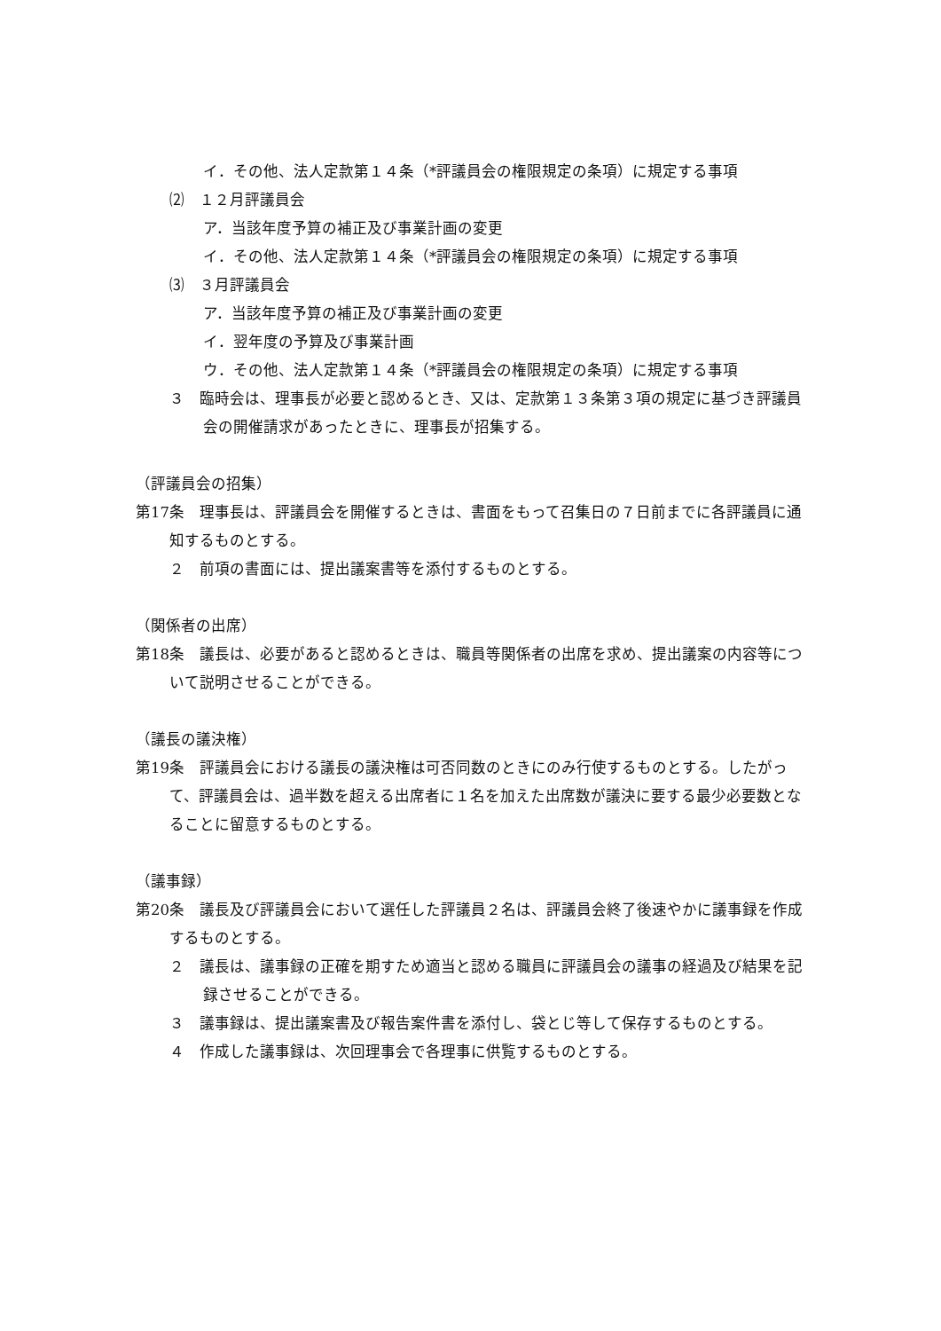イ．その他、法人定款第１４条（*評議員会の権限規定の条項）に規定する事項
⑵　１２月評議員会
ア．当該年度予算の補正及び事業計画の変更
イ．その他、法人定款第１４条（*評議員会の権限規定の条項）に規定する事項
⑶　３月評議員会
ア．当該年度予算の補正及び事業計画の変更
イ．翌年度の予算及び事業計画
ウ．その他、法人定款第１４条（*評議員会の権限規定の条項）に規定する事項
３　臨時会は、理事長が必要と認めるとき、又は、定款第１３条第３項の規定に基づき評議員会の開催請求があったときに、理事長が招集する。
（評議員会の招集）
第17条　理事長は、評議員会を開催するときは、書面をもって召集日の７日前までに各評議員に通知するものとする。
２　前項の書面には、提出議案書等を添付するものとする。
（関係者の出席）
第18条　議長は、必要があると認めるときは、職員等関係者の出席を求め、提出議案の内容等について説明させることができる。
（議長の議決権）
第19条　評議員会における議長の議決権は可否同数のときにのみ行使するものとする。したがって、評議員会は、過半数を超える出席者に１名を加えた出席数が議決に要する最少必要数となることに留意するものとする。
（議事録）
第20条　議長及び評議員会において選任した評議員２名は、評議員会終了後速やかに議事録を作成するものとする。
２　議長は、議事録の正確を期すため適当と認める職員に評議員会の議事の経過及び結果を記録させることができる。
３　議事録は、提出議案書及び報告案件書を添付し、袋とじ等して保存するものとする。
４　作成した議事録は、次回理事会で各理事に供覧するものとする。